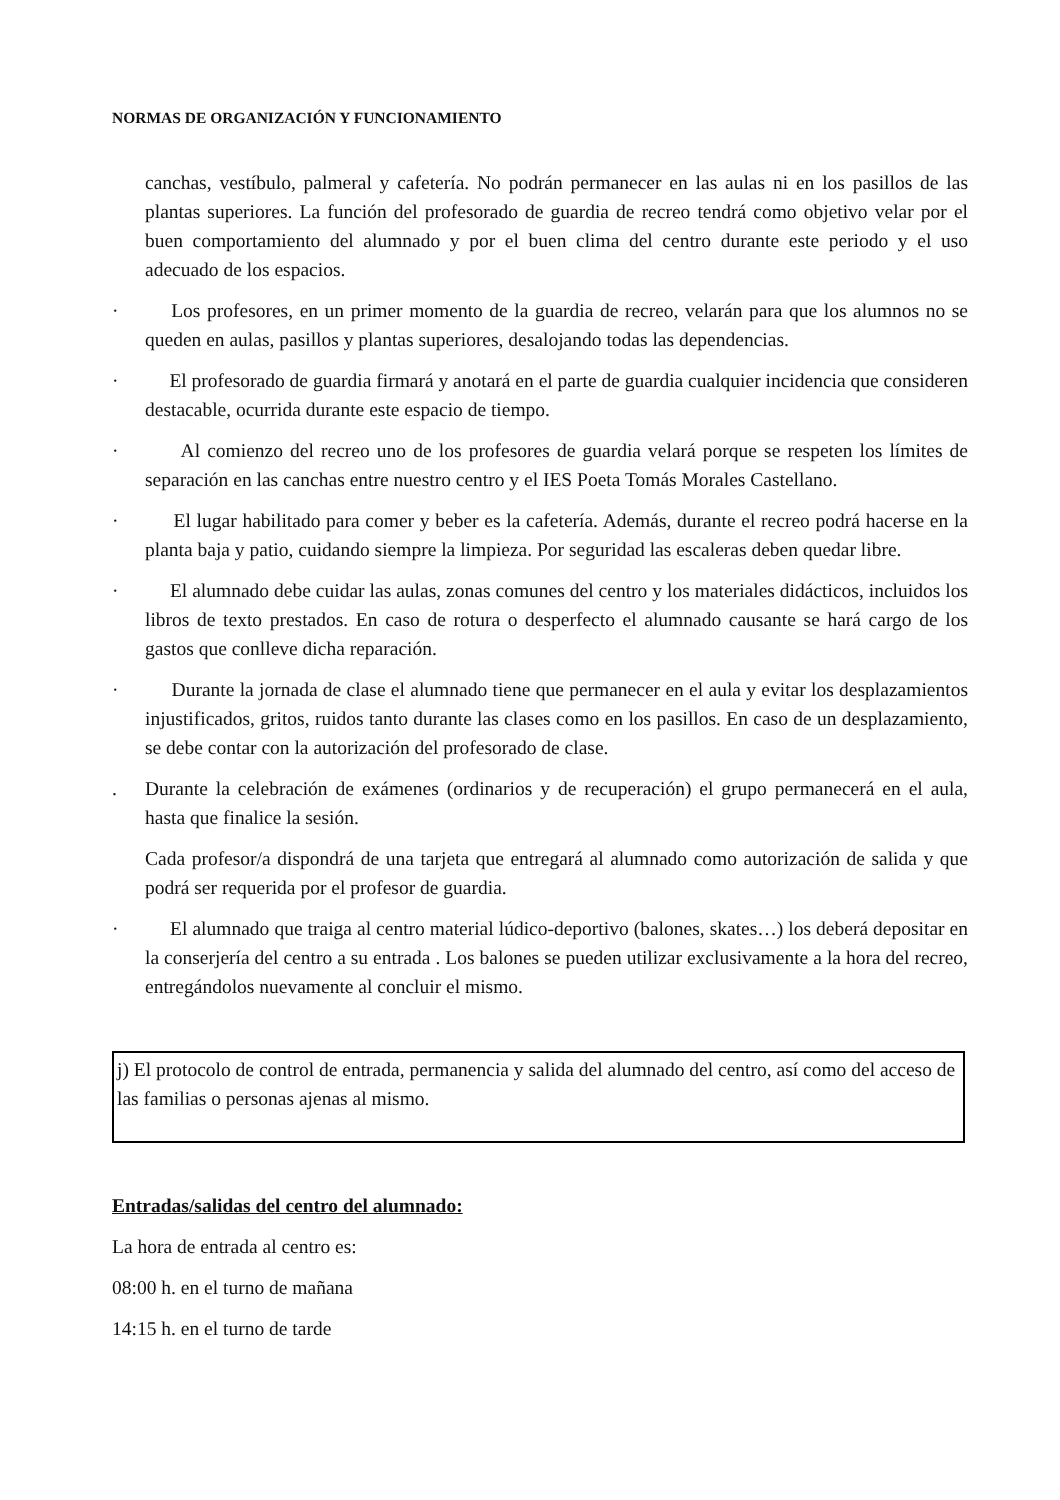NORMAS DE ORGANIZACIÓN Y FUNCIONAMIENTO
canchas, vestíbulo, palmeral y cafetería. No podrán permanecer en las aulas ni en los pasillos de las plantas superiores. La función del profesorado de guardia de recreo tendrá como objetivo velar por el buen comportamiento del alumnado y por el buen clima del centro durante este periodo y el uso adecuado de los espacios.
· Los profesores, en un primer momento de la guardia de recreo, velarán para que los alumnos no se queden en aulas, pasillos y plantas superiores, desalojando todas las dependencias.
· El profesorado de guardia firmará y anotará en el parte de guardia cualquier incidencia que consideren destacable, ocurrida durante este espacio de tiempo.
· Al comienzo del recreo uno de los profesores de guardia velará porque se respeten los límites de separación en las canchas entre nuestro centro y el IES Poeta Tomás Morales Castellano.
· El lugar habilitado para comer y beber es la cafetería. Además, durante el recreo podrá hacerse en la planta baja y patio, cuidando siempre la limpieza. Por seguridad las escaleras deben quedar libre.
· El alumnado debe cuidar las aulas, zonas comunes del centro y los materiales didácticos, incluidos los libros de texto prestados. En caso de rotura o desperfecto el alumnado causante se hará cargo de los gastos que conlleve dicha reparación.
· Durante la jornada de clase el alumnado tiene que permanecer en el aula y evitar los desplazamientos injustificados, gritos, ruidos tanto durante las clases como en los pasillos. En caso de un desplazamiento, se debe contar con la autorización del profesorado de clase.
. Durante la celebración de exámenes (ordinarios y de recuperación) el grupo permanecerá en el aula, hasta que finalice la sesión.
Cada profesor/a dispondrá de una tarjeta que entregará al alumnado como autorización de salida y que podrá ser requerida por el profesor de guardia.
· El alumnado que traiga al centro material lúdico-deportivo (balones, skates…) los deberá depositar en la conserjería del centro a su entrada . Los balones se pueden utilizar exclusivamente a la hora del recreo, entregándolos nuevamente al concluir el mismo.
j) El protocolo de control de entrada, permanencia y salida del alumnado del centro, así como del acceso de las familias o personas ajenas al mismo.
Entradas/salidas del centro del alumnado:
La hora de entrada al centro es:
08:00 h. en el turno de mañana
14:15 h. en el turno de tarde